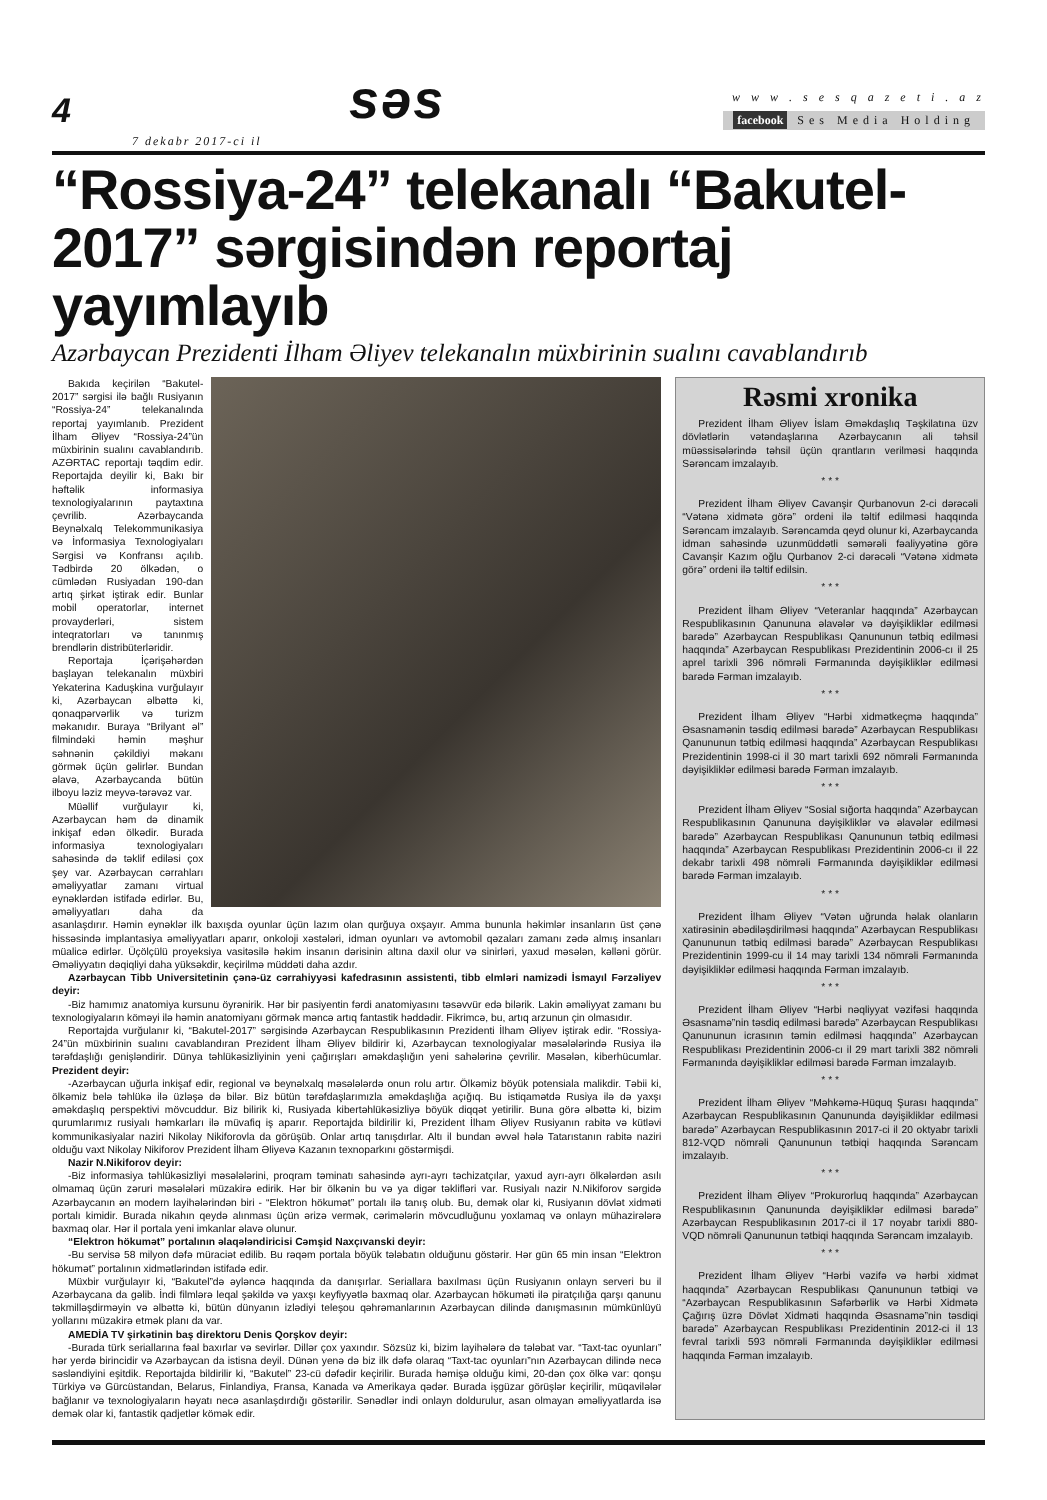4
səs
w w w . s e s q a z e t i . a z
facebook Ses Media Holding
7 dekabr 2017-ci il
“Rossiya-24” telekanalı “Bakutel-2017” sərgisindən reportaj yayımlayıb
Azərbaycan Prezidenti İlham Əliyev telekanalın müxbirinin sualını cavablandırıb
Bakıda keçirilən “Bakutel-2017” sərgisi ilə bağlı Rusiyanın “Rossiya-24” telekanalında reportaj yayımlanıb. Prezident İlham Əliyev “Rossiya-24”ün müxbirinin sualını cavablandırıb. AZƏRTAC reportajı təqdim edir. Reportajda deyilir ki, Bakı bir həftəlik informasiya texnologiyalarının paytaxtına çevrilib. Azərbaycanda Beynəlxalq Telekommunikasiya və İnformasiya Texnologiyaları Sərgisi və Konfransı açılıb. Tədbirdə 20 ölkədən, o cümlədən Rusiyadan 190-dan artıq şirkət iştirak edir. Bunlar mobil operatorlar, internet provayderləri, sistem inteqratorları və tanınmış brendlərin distribüterləridir.
Reportaja İçərişəhərdən başlayan telekanalın müxbiri Yekaterina Kaduşkina vurğulayır ki, Azərbaycan əlbəttə ki, qonaqpərvərlik və turizm məkanıdır. Buraya “Brilyant əl” filmindəki həmin məşhur səhnənin çəkildiyi məkanı görmək üçün gəlirlər. Bundan əlavə, Azərbaycanda bütün ilboyu ləziz meyvə-tərəvəz var.
Müəllif vurğulayır ki, Azərbaycan həm də dinamik inkişaf edən ölkədir. Burada informasiya texnologiyaları sahəsində də təklif ediləsi çox şey var. Azərbaycan cərrahları əməliyyatlar zamanı virtual eynəklərdən istifadə edirlər. Bu, əməliyyatları daha da asanlaşdırır. Həmin eynəklər ilk baxışda oyunlar üçün lazım olan qurğuya oxşayır. Amma bununla həkimlər insanların üst çənə hissəsində implantasiya əməliyyatları aparır, onkoloji xəstələri, idman oyunları və avtomobil qəzaları zamanı zədə almış insanları müalicə edirlər. Üçölçülü proyeksiya vasitəsilə həkim insanın dərisinin altına daxil olur və sinirləri, yaxud məsələn, kəlləni görür. Əməliyyatın dəqiqliyi daha yüksəkdir, keçirilmə müddəti daha azdır.
Azərbaycan Tibb Universitetinin çənə-üz cərrahiyyəsi kafedrasının assistenti, tibb elmləri namizədi İsmayıl Fərzəliyev deyir:
-Biz hamımız anatomiya kursunu öyrənirik. Hər bir pasiyentin fərdi anatomiyasını təsəvvür edə bilərik. Lakin əməliyyat zamanı bu texnologiyaların köməyi ilə həmin anatomiyanı görmək məncə artıq fantastik həddədir. Fikrimcə, bu, artıq arzunun çin olmasıdır.
Reportajda vurğulanır ki, “Bakutel-2017” sərgisində Azərbaycan Respublikasının Prezidenti İlham Əliyev iştirak edir. “Rossiya-24”ün müxbirinin sualını cavablandıran Prezident İlham Əliyev bildirir ki, Azərbaycan texnologiyalar məsələlərində Rusiya ilə tərəfdaşlığı genişləndirir. Dünya təhlükəsizliyinin yeni çağırışları əməkdaşlığın yeni sahələrinə çevrilir. Məsələn, kiberhücumlar. Prezident deyir:
-Azərbaycan uğurla inkişaf edir, regional və beynəlxalq məsələlərdə onun rolu artır. Ölkəmiz böyük potensiala malikdir. Təbii ki, ölkəmiz belə təhlükə ilə üzləşə də bilər. Biz bütün tərəfdaşlarımızla əməkdaşlığa açığıq. Bu istiqamətdə Rusiya ilə də yaxşı əməkdaşlıq perspektivi mövcuddur. Biz bilirik ki, Rusiyada kibertəhlükəsizliyə böyük diqqət yetirilir. Buna görə əlbəttə ki, bizim qurumlarımız rusiyalı həmkarları ilə müvafiq iş aparır. Reportajda bildirilir ki, Prezident İlham Əliyev Rusiyanın rabitə və kütləvi kommunikasiyalar naziri Nikolay Nikiforovla da görüşüb. Onlar artıq tanışdırlar. Altı il bundan əvvəl hələ Tatarıstanın rabitə naziri olduğu vaxt Nikolay Nikiforov Prezident İlham Əliyevə Kazanın texnoparkını göstərmişdi.
Nazir N.Nikiforov deyir:
-Biz informasiya təhlükəsizliyi məsələlərini, proqram təminatı sahəsində ayrı-ayrı təchizatçılar, yaxud ayrı-ayrı ölkələrdən asılı olmamaq üçün zəruri məsələləri müzakirə edirik. Hər bir ölkənin bu və ya digər təklifləri var. Rusiyalı nazir N.Nikiforov sərgidə Azərbaycanın ən modern layihələrindən biri - “Elektron hökumət” portalı ilə tanış olub. Bu, demək olar ki, Rusiyanın dövlət xidməti portalı kimidir. Burada nikahın qeydə alınması üçün ərizə vermək, cərimələrin mövcudluğunu yoxlamaq və onlayn mühazirələrə baxmaq olar. Hər il portala yeni imkanlar əlavə olunur.
“Elektron hökumət” portalının əlaqələndiricisi Cəmşid Naxçıvanski deyir:
-Bu servisə 58 milyon dəfə müraciət edilib. Bu rəqəm portala böyük tələbatın olduğunu göstərir. Hər gün 65 min insan “Elektron hökumət” portalının xidmətlərindən istifadə edir.
Müxbir vurğulayır ki, “Bakutel”də əyləncə haqqında da danışırlar. Seriallara baxılması üçün Rusiyanın onlayn serveri bu il Azərbaycana da gəlib. İndi filmlərə leqal şəkildə və yaxşı keyfiyyətlə baxmaq olar. Azərbaycan hökuməti ilə piratçılığa qarşı qanunu təkmilləşdirməyin və əlbəttə ki, bütün dünyanın izlədiyi teleşou qəhrəmanlarının Azərbaycan dilində danışmasının mümkünlüyü yollarını müzakirə etmək planı da var.
AMEDİA TV şirkətinin baş direktoru Denis Qorşkov deyir:
-Burada türk seriallarına fəal baxırlar və sevirlər. Dillər çox yaxındır. Sözsüz ki, bizim layihələrə də tələbat var. “Taxt-tac oyunları” hər yerdə birincidir və Azərbaycan da istisna deyil. Dünən yenə də biz ilk dəfə olaraq “Taxt-tac oyunları”nın Azərbaycan dilində necə səsləndiyini eşitdik. Reportajda bildirilir ki, “Bakutel” 23-cü dəfədir keçirilir. Burada həmişə olduğu kimi, 20-dən çox ölkə var: qonşu Türkiyə və Gürcüstandan, Belarus, Finlandiya, Fransa, Kanada və Amerikaya qədər. Burada işgüzar görüşlər keçirilir, müqavilələr bağlanır və texnologiyaların həyatı necə asanlaşdırdığı göstərilir. Sənədlər indi onlayn doldurulur, asan olmayan əməliyyatlarda isə demək olar ki, fantastik qadjetlər kömək edir.
Rəsmi xronika
Prezident İlham Əliyev İslam Əməkdaşlıq Təşkilatına üzv dövlətlərin vətəndaşlarına Azərbaycanın ali təhsil müəssisələrində təhsil üçün qrantların verilməsi haqqında Sərəncam imzalayıb.
* * *
Prezident İlham Əliyev Cavanşir Qurbanovun 2-ci dərəcəli “Vətənə xidmətə görə” ordeni ilə təltif edilməsi haqqında Sərəncam imzalayıb. Sərəncamda qeyd olunur ki, Azərbaycanda idman sahəsində uzunmüddətli səmərəli fəaliyyətinə görə Cavanşir Kazım oğlu Qurbanov 2-ci dərəcəli “Vətənə xidmətə görə” ordeni ilə təltif edilsin.
* * *
Prezident İlham Əliyev “Veteranlar haqqında” Azərbaycan Respublikasının Qanununa əlavələr və dəyişikliklər edilməsi barədə” Azərbaycan Respublikası Qanununun tətbiq edilməsi haqqında” Azərbaycan Respublikası Prezidentinin 2006-cı il 25 aprel tarixli 396 nömrəli Fərmanında dəyişikliklər edilməsi barədə Fərman imzalayıb.
* * *
Prezident İlham Əliyev “Hərbi xidmətkeçmə haqqında” Əsasnamənin təsdiq edilməsi barədə” Azərbaycan Respublikası Qanununun tətbiq edilməsi haqqında” Azərbaycan Respublikası Prezidentinin 1998-ci il 30 mart tarixli 692 nömrəli Fərmanında dəyişikliklər edilməsi barədə Fərman imzalayıb.
* * *
Prezident İlham Əliyev “Sosial sığorta haqqında” Azərbaycan Respublikasının Qanununa dəyişikliklər və əlavələr edilməsi barədə” Azərbaycan Respublikası Qanununun tətbiq edilməsi haqqında” Azərbaycan Respublikası Prezidentinin 2006-cı il 22 dekabr tarixli 498 nömrəli Fərmanında dəyişikliklər edilməsi barədə Fərman imzalayıb.
* * *
Prezident İlham Əliyev “Vətən uğrunda həlak olanların xatirəsinin əbədiləşdirilməsi haqqında” Azərbaycan Respublikası Qanununun tətbiq edilməsi barədə” Azərbaycan Respublikası Prezidentinin 1999-cu il 14 may tarixli 134 nömrəli Fərmanında dəyişikliklər edilməsi haqqında Fərman imzalayıb.
* * *
Prezident İlham Əliyev “Hərbi nəqliyyat vəzifəsi haqqında Əsasnamə”nin təsdiq edilməsi barədə” Azərbaycan Respublikası Qanununun icrasının təmin edilməsi haqqında” Azərbaycan Respublikası Prezidentinin 2006-cı il 29 mart tarixli 382 nömrəli Fərmanında dəyişikliklər edilməsi barədə Fərman imzalayıb.
* * *
Prezident İlham Əliyev “Məhkəmə-Hüquq Şurası haqqında” Azərbaycan Respublikasının Qanununda dəyişikliklər edilməsi barədə” Azərbaycan Respublikasının 2017-ci il 20 oktyabr tarixli 812-VQD nömrəli Qanununun tətbiqi haqqında Sərəncam imzalayıb.
* * *
Prezident İlham Əliyev “Prokurorluq haqqında” Azərbaycan Respublikasının Qanununda dəyişikliklər edilməsi barədə” Azərbaycan Respublikasının 2017-ci il 17 noyabr tarixli 880-VQD nömrəli Qanununun tətbiqi haqqında Sərəncam imzalayıb.
* * *
Prezident İlham Əliyev “Hərbi vəzifə və hərbi xidmət haqqında” Azərbaycan Respublikası Qanununun tətbiqi və “Azərbaycan Respublikasının Səfərbərlik və Hərbi Xidmətə Çağırış üzrə Dövlət Xidməti haqqında Əsasnamə”nin təsdiqi barədə” Azərbaycan Respublikası Prezidentinin 2012-ci il 13 fevral tarixli 593 nömrəli Fərmanında dəyişikliklər edilməsi haqqında Fərman imzalayıb.